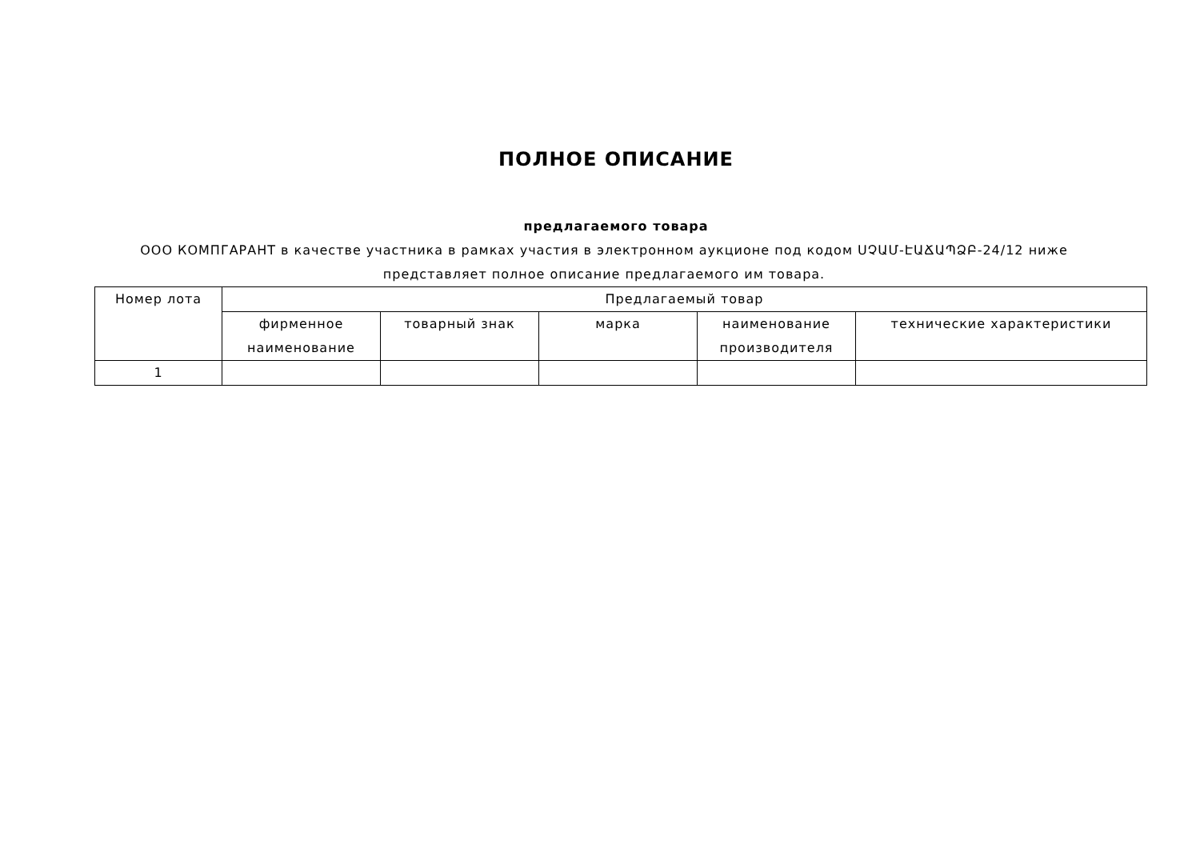ПОЛНОЕ ОПИСАНИЕ
предлагаемого товара
ООО КОМПГАРАНТ в качестве участника в рамках участия в электронном аукционе под кодом ՍՉԱՄ-ԷԱՃԱՊՁԲ-24/12 ниже представляет полное описание предлагаемого им товара.
| Номер лота | Предлагаемый товар | | | | |
| --- | --- | --- | --- | --- | --- |
| | фирменное наименование | товарный знак | марка | наименование производителя | технические характеристики |
| 1 | | | | | |